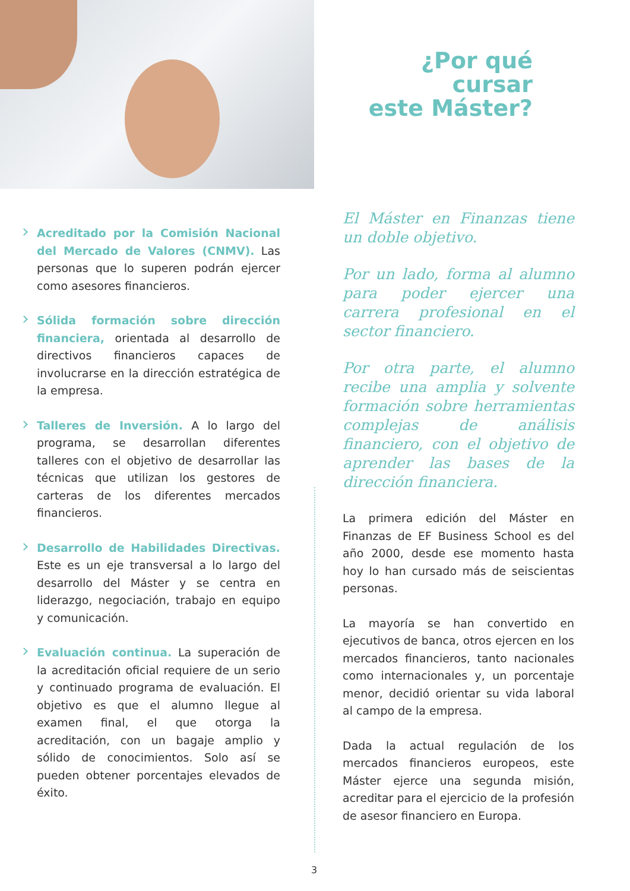Acreditado por la Comisión Nacional del Mercado de Valores (CNMV). Las personas que lo superen podrán ejercer como asesores financieros.
Sólida formación sobre dirección financiera, orientada al desarrollo de directivos financieros capaces de involucrarse en la dirección estratégica de la empresa.
Talleres de Inversión. A lo largo del programa, se desarrollan diferentes talleres con el objetivo de desarrollar las técnicas que utilizan los gestores de carteras de los diferentes mercados financieros.
Desarrollo de Habilidades Directivas. Este es un eje transversal a lo largo del desarrollo del Máster y se centra en liderazgo, negociación, trabajo en equipo y comunicación.
Evaluación continua. La superación de la acreditación oficial requiere de un serio y continuado programa de evaluación. El objetivo es que el alumno llegue al examen final, el que otorga la acreditación, con un bagaje amplio y sólido de conocimientos. Solo así se pueden obtener porcentajes elevados de éxito.
¿Por qué cursar
este Máster?
El Máster en Finanzas tiene un doble objetivo.
Por un lado, forma al alumno para poder ejercer una carrera profesional en el sector financiero.
Por otra parte, el alumno recibe una amplia y solvente formación sobre herramientas complejas de análisis financiero, con el objetivo de aprender las bases de la dirección financiera.
La primera edición del Máster en Finanzas de EF Business School es del año 2000, desde ese momento hasta hoy lo han cursado más de seiscientas personas.
La mayoría se han convertido en ejecutivos de banca, otros ejercen en los mercados financieros, tanto nacionales como internacionales y, un porcentaje menor, decidió orientar su vida laboral al campo de la empresa.
Dada la actual regulación de los mercados financieros europeos, este Máster ejerce una segunda misión, acreditar para el ejercicio de la profesión de asesor financiero en Europa.
3